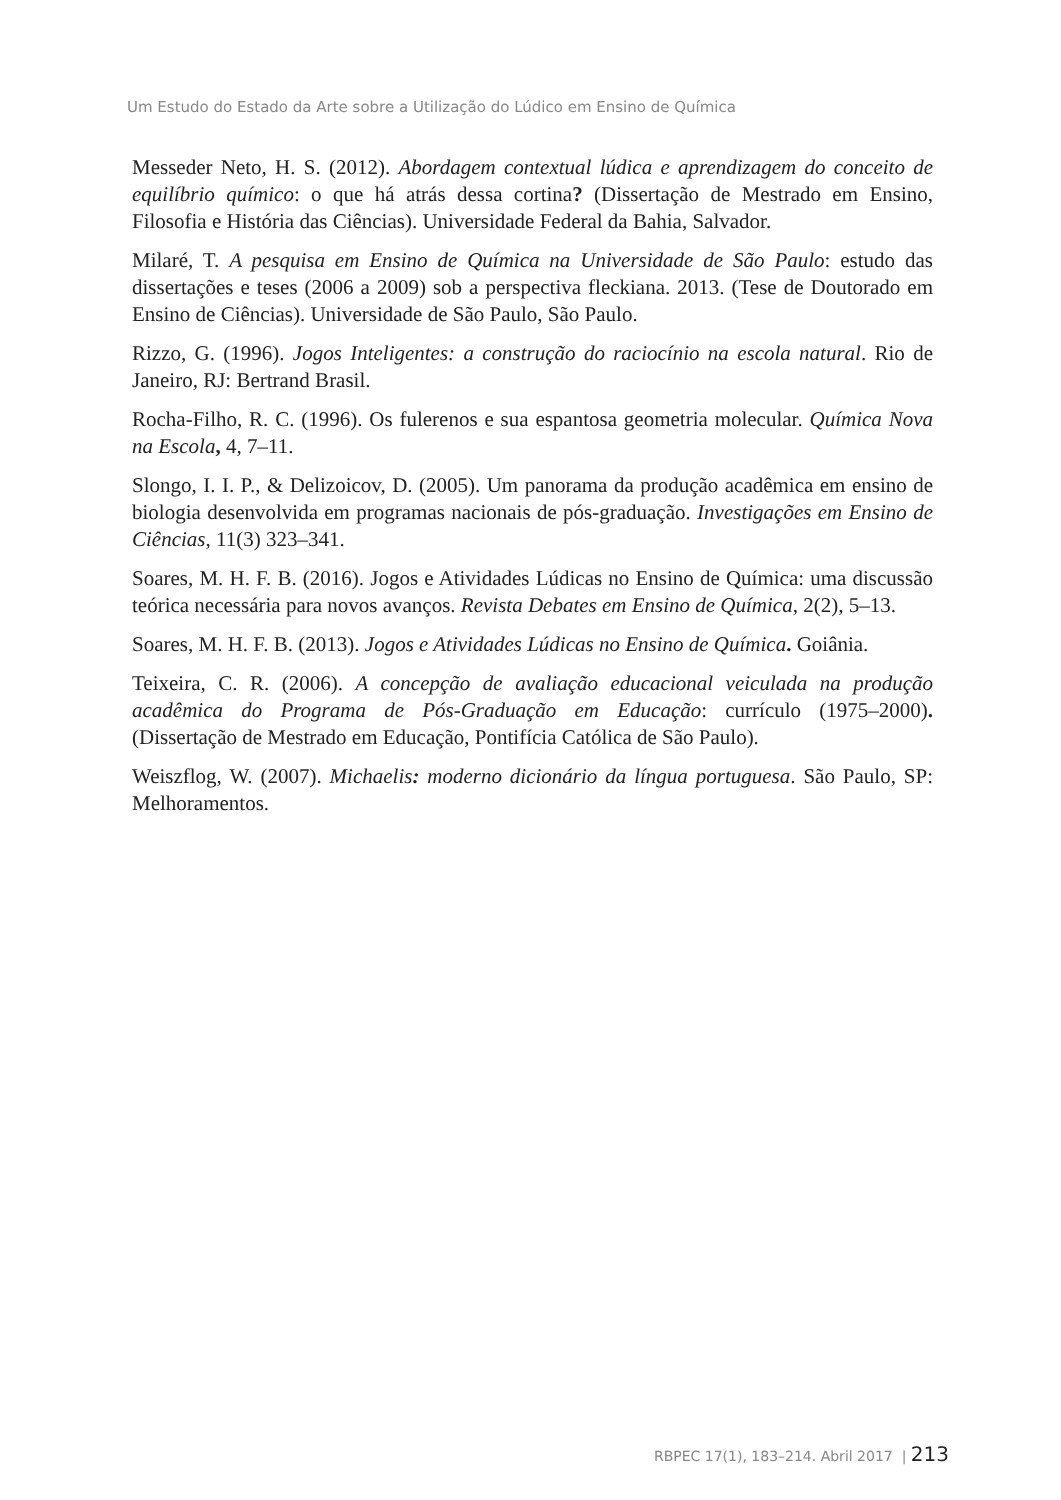Um Estudo do Estado da Arte sobre a Utilização do Lúdico em Ensino de Química
Messeder Neto, H. S. (2012). Abordagem contextual lúdica e aprendizagem do conceito de equilíbrio químico: o que há atrás dessa cortina? (Dissertação de Mestrado em Ensino, Filosofia e História das Ciências). Universidade Federal da Bahia, Salvador.
Milaré, T. A pesquisa em Ensino de Química na Universidade de São Paulo: estudo das dissertações e teses (2006 a 2009) sob a perspectiva fleckiana. 2013. (Tese de Doutorado em Ensino de Ciências). Universidade de São Paulo, São Paulo.
Rizzo, G. (1996). Jogos Inteligentes: a construção do raciocínio na escola natural. Rio de Janeiro, RJ: Bertrand Brasil.
Rocha-Filho, R. C. (1996). Os fulerenos e sua espantosa geometria molecular. Química Nova na Escola, 4, 7–11.
Slongo, I. I. P., & Delizoicov, D. (2005). Um panorama da produção acadêmica em ensino de biologia desenvolvida em programas nacionais de pós-graduação. Investigações em Ensino de Ciências, 11(3) 323–341.
Soares, M. H. F. B. (2016). Jogos e Atividades Lúdicas no Ensino de Química: uma discussão teórica necessária para novos avanços. Revista Debates em Ensino de Química, 2(2), 5–13.
Soares, M. H. F. B. (2013). Jogos e Atividades Lúdicas no Ensino de Química. Goiânia.
Teixeira, C. R. (2006). A concepção de avaliação educacional veiculada na produção acadêmica do Programa de Pós-Graduação em Educação: currículo (1975–2000). (Dissertação de Mestrado em Educação, Pontifícia Católica de São Paulo).
Weiszflog, W. (2007). Michaelis: moderno dicionário da língua portuguesa. São Paulo, SP: Melhoramentos.
RBPEC 17(1), 183–214. Abril 2017 | 213